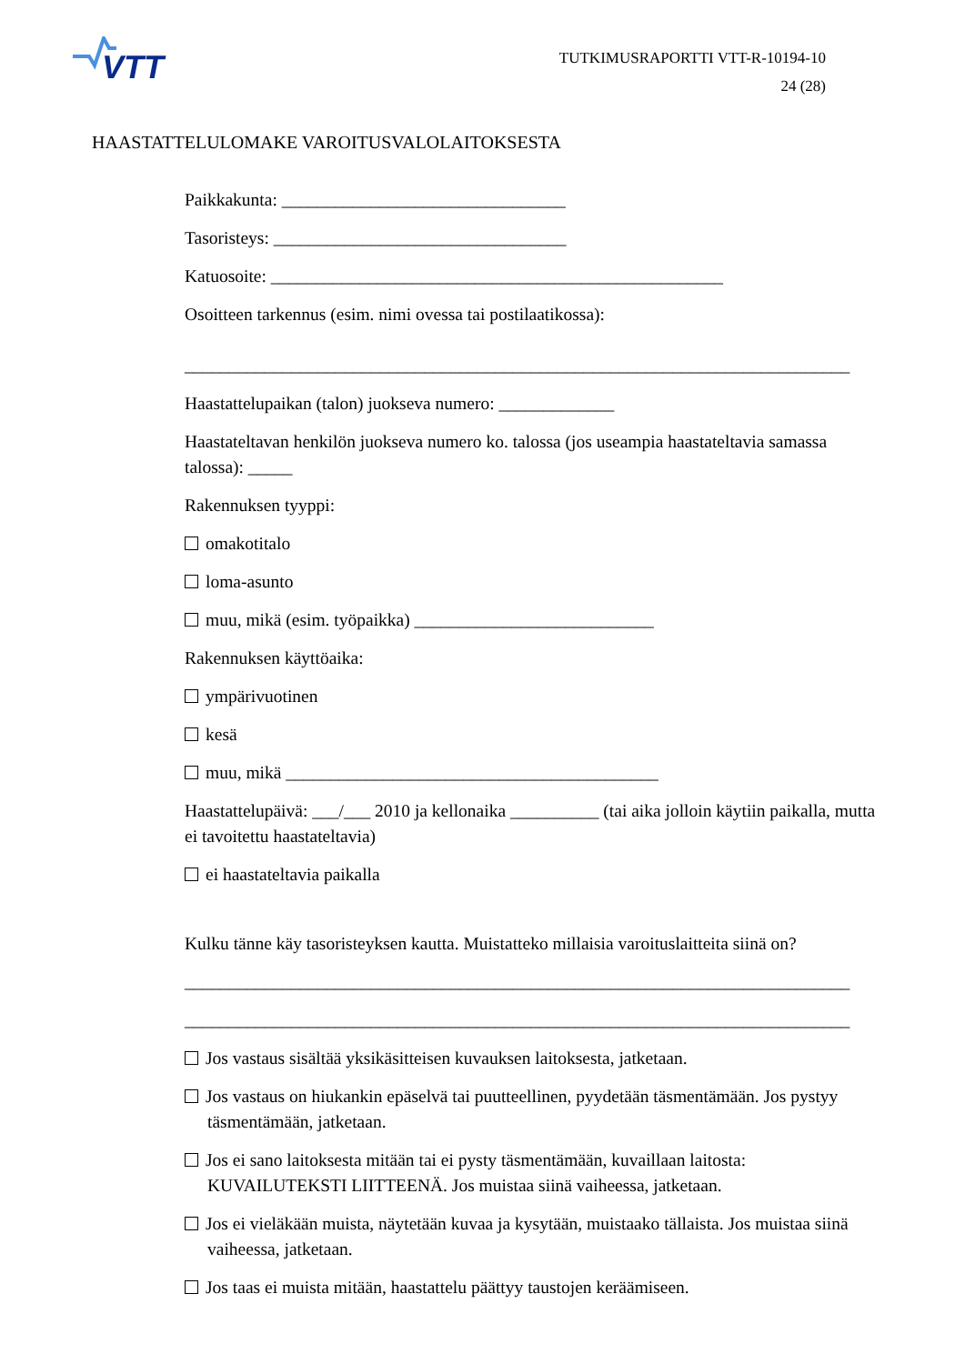VTT
TUTKIMUSRAPORTTI VTT-R-10194-10
24 (28)
HAASTATTELULOMAKE VAROITUSVALOLAITOKSESTA
Paikkakunta: ________________________________
Tasoristeys: _________________________________
Katuosoite: ___________________________________________________
Osoitteen tarkennus (esim. nimi ovessa tai postilaatikossa):
___________________________________________________________________________
Haastattelupaikan (talon) juokseva numero: _____________
Haastateltavan henkilön juokseva numero ko. talossa (jos useampia haastateltavia samassa talossa): _____
Rakennuksen tyyppi:
omakotitalo
loma-asunto
muu, mikä (esim. työpaikka) ___________________________
Rakennuksen käyttöaika:
ympärivuotinen
kesä
muu, mikä __________________________________________
Haastattelupäivä: ___/___ 2010 ja kellonaika __________ (tai aika jolloin käytiin paikalla, mutta ei tavoitettu haastateltavia)
ei haastateltavia paikalla
Kulku tänne käy tasoristeyksen kautta. Muistatteko millaisia varoituslaitteita siinä on?
___________________________________________________________________________
___________________________________________________________________________
Jos vastaus sisältää yksikäsitteisen kuvauksen laitoksesta, jatketaan.
Jos vastaus on hiukankin epäselvä tai puutteellinen, pyydetään täsmentämään. Jos pystyy täsmentämään, jatketaan.
Jos ei sano laitoksesta mitään tai ei pysty täsmentämään, kuvaillaan laitosta: KUVAILUTEKSTI LIITTEENÄ. Jos muistaa siinä vaiheessa, jatketaan.
Jos ei vieläkään muista, näytetään kuvaa ja kysytään, muistaako tällaista. Jos muistaa siinä vaiheessa, jatketaan.
Jos taas ei muista mitään, haastattelu päättyy taustojen keräämiseen.